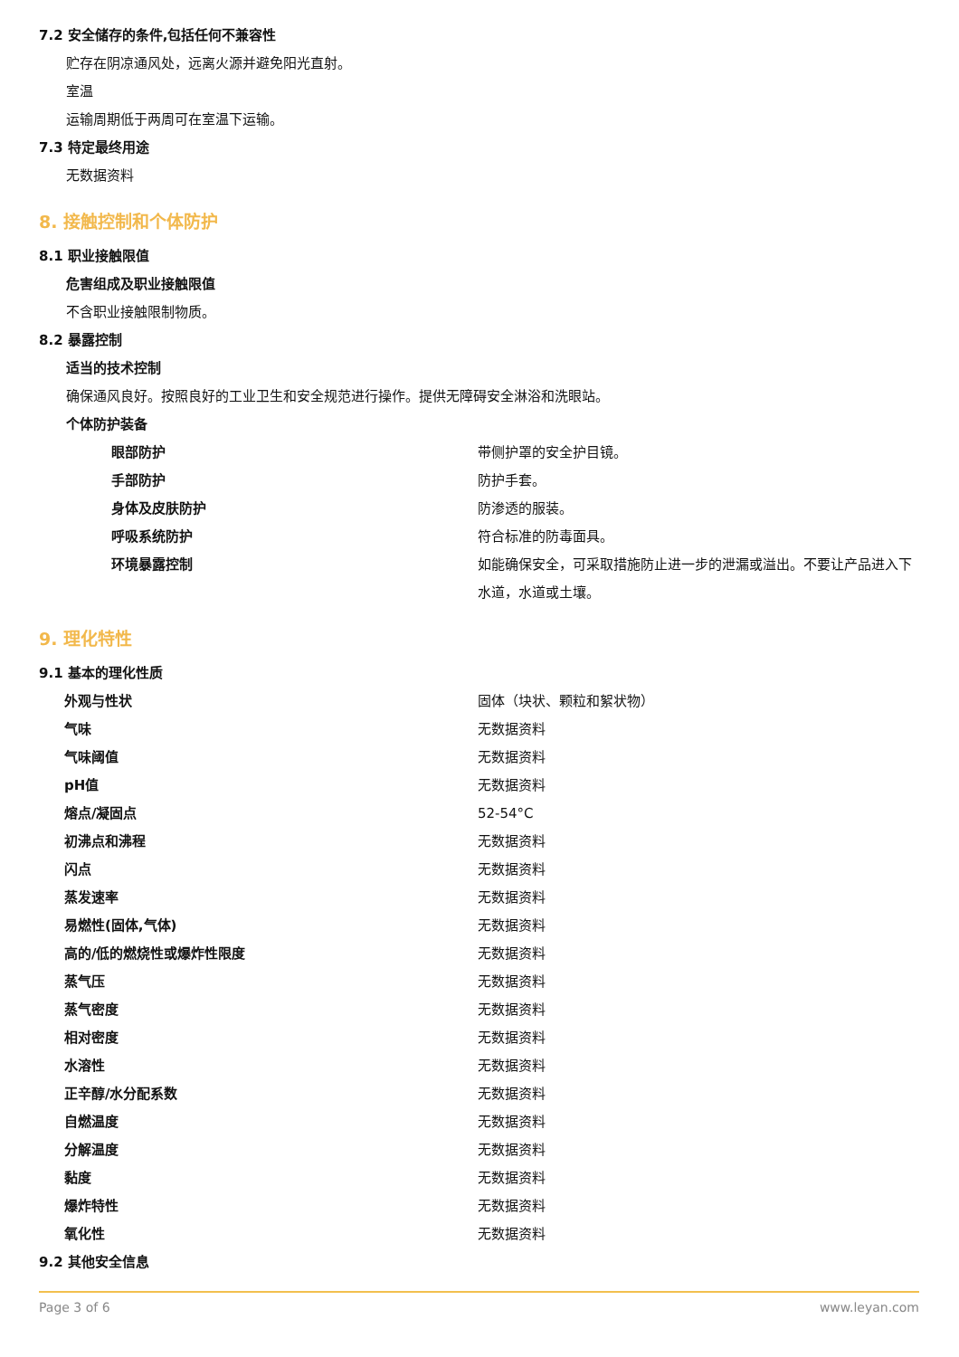7.2 安全储存的条件,包括任何不兼容性
贮存在阴凉通风处，远离火源并避免阳光直射。
室温
运输周期低于两周可在室温下运输。
7.3 特定最终用途
无数据资料
8. 接触控制和个体防护
8.1 职业接触限值
危害组成及职业接触限值
不含职业接触限制物质。
8.2 暴露控制
适当的技术控制
确保通风良好。按照良好的工业卫生和安全规范进行操作。提供无障碍安全淋浴和洗眼站。
个体防护装备
| 眼部防护 | 带侧护罩的安全护目镜。 |
| 手部防护 | 防护手套。 |
| 身体及皮肤防护 | 防渗透的服装。 |
| 呼吸系统防护 | 符合标准的防毒面具。 |
| 环境暴露控制 | 如能确保安全，可采取措施防止进一步的泄漏或溢出。不要让产品进入下水道，水道或土壤。 |
9. 理化特性
9.1 基本的理化性质
| 外观与性状 | 固体（块状、颗粒和絮状物） |
| 气味 | 无数据资料 |
| 气味阈值 | 无数据资料 |
| pH值 | 无数据资料 |
| 熔点/凝固点 | 52-54°C |
| 初沸点和沸程 | 无数据资料 |
| 闪点 | 无数据资料 |
| 蒸发速率 | 无数据资料 |
| 易燃性(固体,气体) | 无数据资料 |
| 高的/低的燃烧性或爆炸性限度 | 无数据资料 |
| 蒸气压 | 无数据资料 |
| 蒸气密度 | 无数据资料 |
| 相对密度 | 无数据资料 |
| 水溶性 | 无数据资料 |
| 正辛醇/水分配系数 | 无数据资料 |
| 自燃温度 | 无数据资料 |
| 分解温度 | 无数据资料 |
| 黏度 | 无数据资料 |
| 爆炸特性 | 无数据资料 |
| 氧化性 | 无数据资料 |
9.2 其他安全信息
Page 3 of 6 www.leyan.com